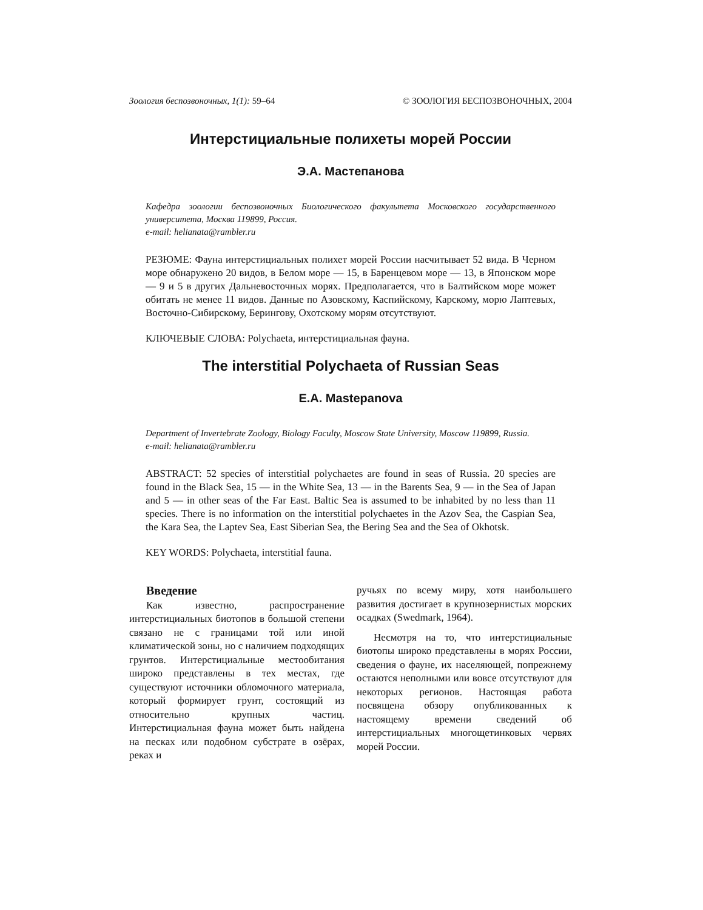Зоология беспозвоночных, 1(1): 59–64 © ЗООЛОГИЯ БЕСПОЗВОНОЧНЫХ, 2004
Интерстициальные полихеты морей России
Э.А. Мастепанова
Кафедра зоологии беспозвоночных Биологического факультета Московского государственного университета, Москва 119899, Россия.
e-mail: helianata@rambler.ru
РЕЗЮМЕ: Фауна интерстициальных полихет морей России насчитывает 52 вида. В Черном море обнаружено 20 видов, в Белом море — 15, в Баренцевом море — 13, в Японском море — 9 и 5 в других Дальневосточных морях. Предполагается, что в Балтийском море может обитать не менее 11 видов. Данные по Азовскому, Каспийскому, Карскому, морю Лаптевых, Восточно-Сибирскому, Берингову, Охотскому морям отсутствуют.
КЛЮЧЕВЫЕ СЛОВА: Polychaeta, интерстициальная фауна.
The interstitial Polychaeta of Russian Seas
E.A. Mastepanova
Department of Invertebrate Zoology, Biology Faculty, Moscow State University, Moscow 119899, Russia.
e-mail: helianata@rambler.ru
ABSTRACT: 52 species of interstitial polychaetes are found in seas of Russia. 20 species are found in the Black Sea, 15 — in the White Sea, 13 — in the Barents Sea, 9 — in the Sea of Japan and 5 — in other seas of the Far East. Baltic Sea is assumed to be inhabited by no less than 11 species. There is no information on the interstitial polychaetes in the Azov Sea, the Caspian Sea, the Kara Sea, the Laptev Sea, East Siberian Sea, the Bering Sea and the Sea of Okhotsk.
KEY WORDS: Polychaeta, interstitial fauna.
Введение
Как известно, распространение интерстициальных биотопов в большой степени связано не с границами той или иной климатической зоны, но с наличием подходящих грунтов. Интерстициальные местообитания широко представлены в тех местах, где существуют источники обломочного материала, который формирует грунт, состоящий из относительно крупных частиц. Интерстициальная фауна может быть найдена на песках или подобном субстрате в озёрах, реках и
ручьях по всему миру, хотя наибольшего развития достигает в крупнозернистых морских осадках (Swedmark, 1964).
Несмотря на то, что интерстициальные биотопы широко представлены в морях России, сведения о фауне, их населяющей, попрежнему остаются неполными или вовсе отсутствуют для некоторых регионов. Настоящая работа посвящена обзору опубликованных к настоящему времени сведений об интерстициальных многощетинковых червях морей России.